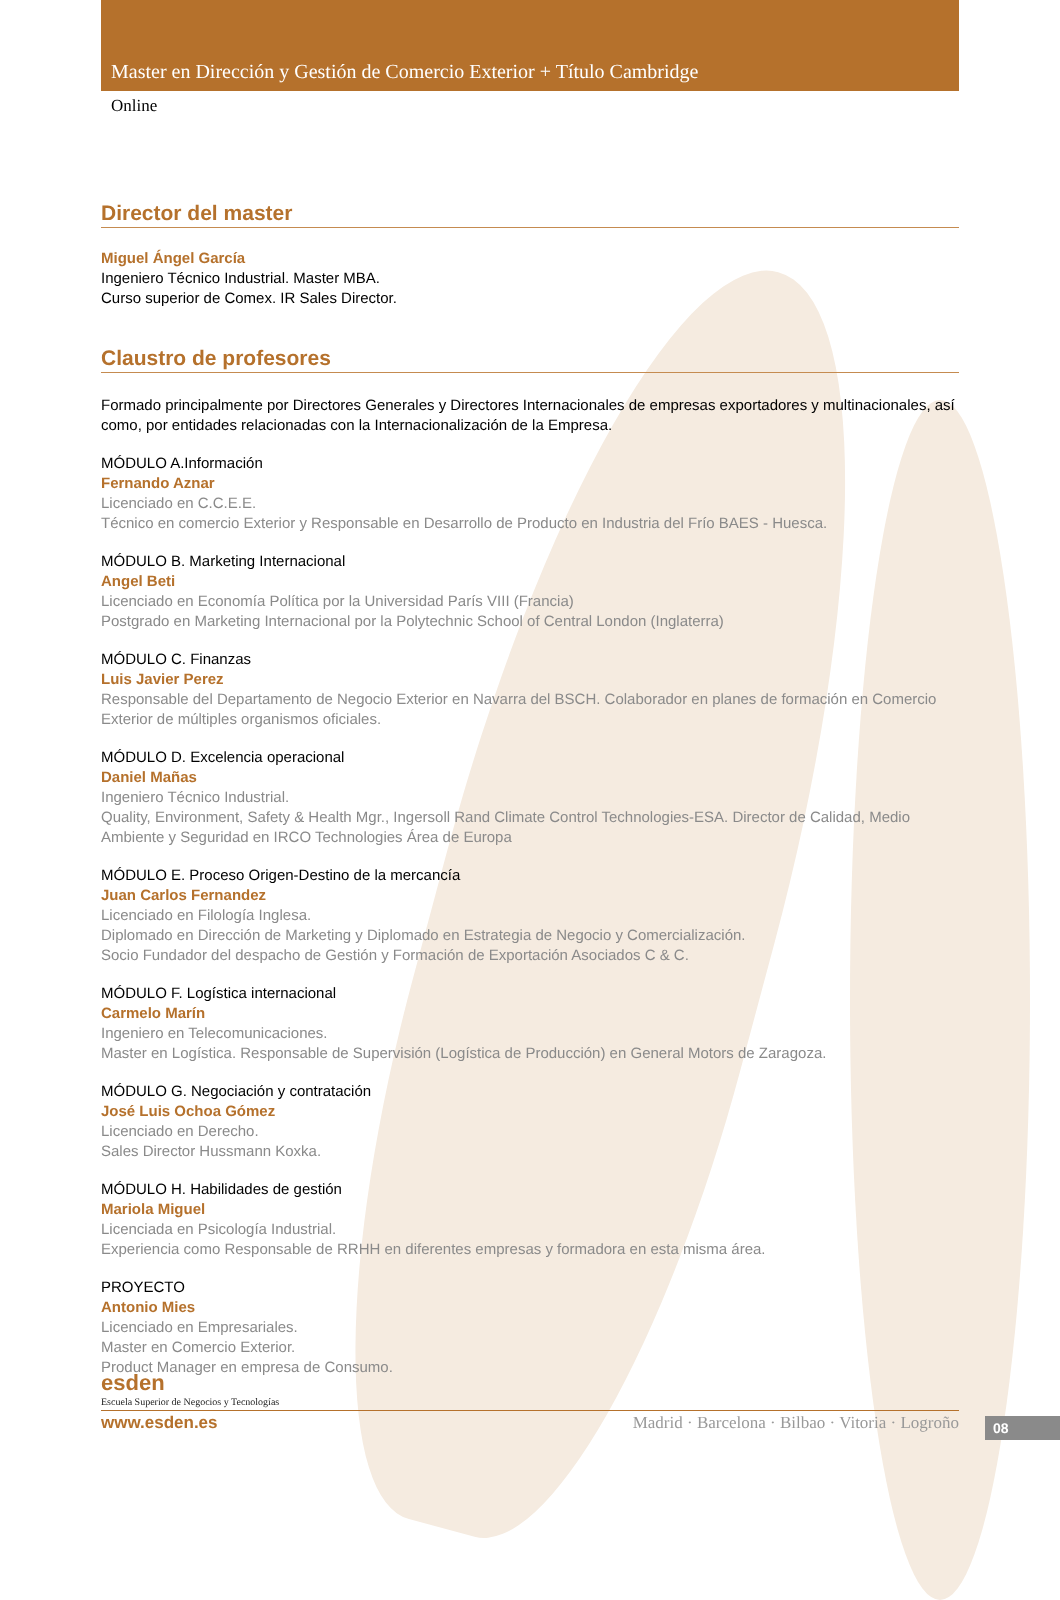Master en Dirección y Gestión de Comercio Exterior + Título Cambridge
Online
Director del master
Miguel Ángel García
Ingeniero Técnico Industrial. Master MBA.
Curso superior de Comex. IR Sales Director.
Claustro de profesores
Formado principalmente por Directores Generales y Directores Internacionales de empresas exportadores y multinacionales, así como, por entidades relacionadas con la Internacionalización de la Empresa.
MÓDULO A.Información
Fernando Aznar
Licenciado en C.C.E.E.
Técnico en comercio Exterior y Responsable en Desarrollo de Producto en Industria del Frío BAES - Huesca.
MÓDULO B. Marketing Internacional
Angel Beti
Licenciado en Economía Política por la Universidad París VIII (Francia)
Postgrado en Marketing Internacional por la Polytechnic School of Central London (Inglaterra)
MÓDULO C. Finanzas
Luis Javier Perez
Responsable del Departamento de Negocio Exterior en Navarra del BSCH. Colaborador en planes de formación en Comercio Exterior de múltiples organismos oficiales.
MÓDULO D. Excelencia operacional
Daniel Mañas
Ingeniero Técnico Industrial.
Quality, Environment, Safety & Health Mgr., Ingersoll Rand Climate Control Technologies-ESA. Director de Calidad, Medio Ambiente y Seguridad en IRCO Technologies Área de Europa
MÓDULO E. Proceso Origen-Destino de la mercancía
Juan Carlos Fernandez
Licenciado en Filología Inglesa.
Diplomado en Dirección de Marketing y Diplomado en Estrategia de Negocio y Comercialización.
Socio Fundador del despacho de Gestión y Formación de Exportación Asociados C & C.
MÓDULO F. Logística internacional
Carmelo Marín
Ingeniero en Telecomunicaciones.
Master en Logística. Responsable de Supervisión (Logística de Producción) en General Motors de Zaragoza.
MÓDULO G. Negociación y contratación
José Luis Ochoa Gómez
Licenciado en Derecho.
Sales Director Hussmann Koxka.
MÓDULO H. Habilidades de gestión
Mariola Miguel
Licenciada en Psicología Industrial.
Experiencia como Responsable de RRHH en diferentes empresas y formadora en esta misma área.
PROYECTO
Antonio Mies
Licenciado en Empresariales.
Master en Comercio Exterior.
Product Manager en empresa de Consumo.
esden
Escuela Superior de Negocios y Tecnologías
08
www.esden.es Madrid · Barcelona · Bilbao · Vitoria · Logroño